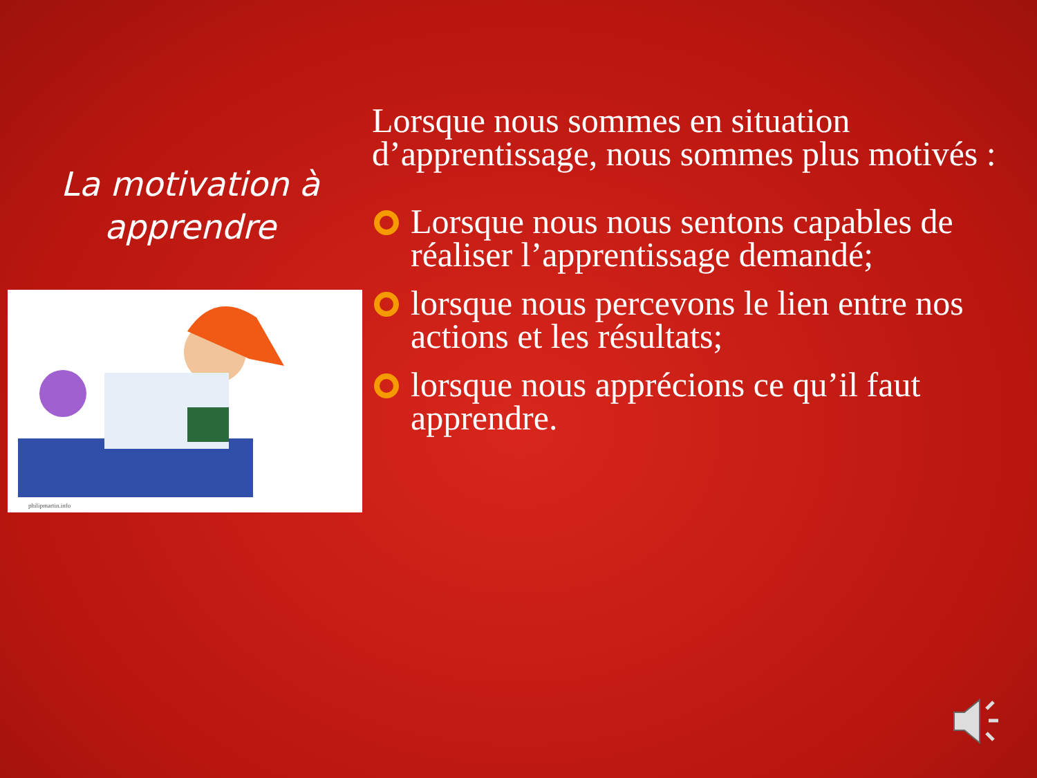La motivation à apprendre
philipmartin.info
Lorsque nous sommes en situation d’apprentissage, nous sommes plus motivés :
Lorsque nous nous sentons capables de réaliser l’apprentissage demandé;
lorsque nous percevons le lien entre nos actions et les résultats;
lorsque nous apprécions ce qu’il faut apprendre.